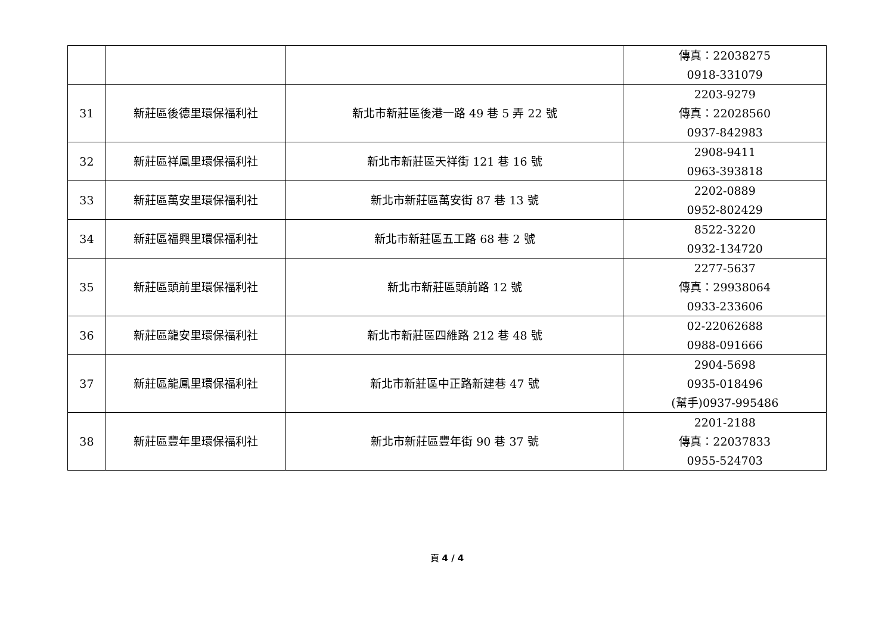| | | | 傳真：22038275 0918-331079 |
| 31 | 新莊區後德里環保福利社 | 新北市新莊區後港一路 49 巷 5 弄 22 號 | 2203-9279 傳真：22028560 0937-842983 |
| 32 | 新莊區祥鳳里環保福利社 | 新北市新莊區天祥街 121 巷 16 號 | 2908-9411 0963-393818 |
| 33 | 新莊區萬安里環保福利社 | 新北市新莊區萬安街 87 巷 13 號 | 2202-0889 0952-802429 |
| 34 | 新莊區福興里環保福利社 | 新北市新莊區五工路 68 巷 2 號 | 8522-3220 0932-134720 |
| 35 | 新莊區頭前里環保福利社 | 新北市新莊區頭前路 12 號 | 2277-5637 傳真：29938064 0933-233606 |
| 36 | 新莊區龍安里環保福利社 | 新北市新莊區四維路 212 巷 48 號 | 02-22062688 0988-091666 |
| 37 | 新莊區龍鳳里環保福利社 | 新北市新莊區中正路新建巷 47 號 | 2904-5698 0935-018496 (幫手)0937-995486 |
| 38 | 新莊區豐年里環保福利社 | 新北市新莊區豐年街 90 巷 37 號 | 2201-2188 傳真：22037833 0955-524703 |
頁 4 / 4